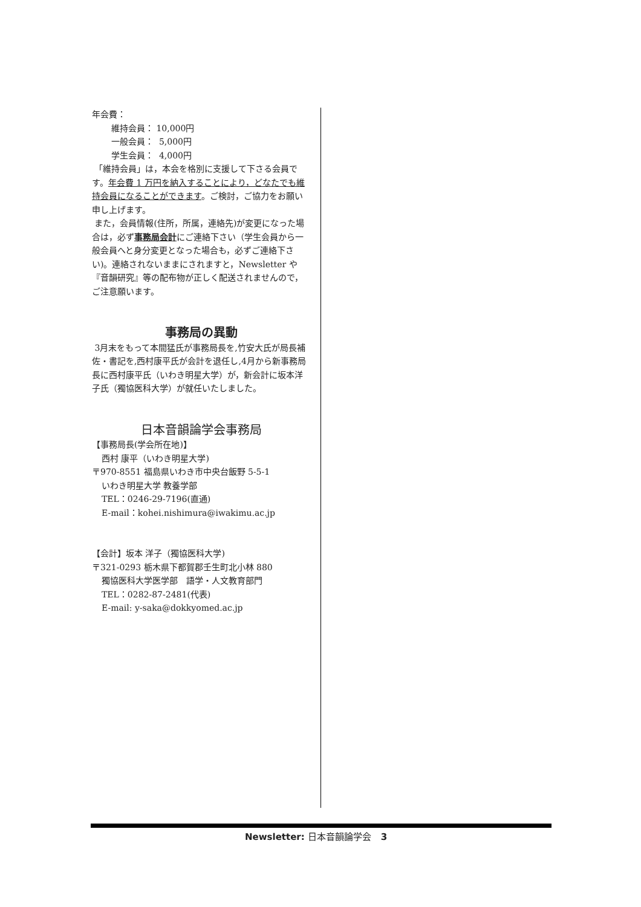年会費：
維持会員： 10,000円
一般会員： 5,000円
学生会員： 4,000円
「維持会員」は，本会を格別に支援して下さる会員です。年会費 1 万円を納入することにより，どなたでも維持会員になることができます。ご検討，ご協力をお願い申し上げます。
また，会員情報(住所，所属，連絡先)が変更になった場合は，必ず事務局会計にご連絡下さい（学生会員から一般会員へと身分変更となった場合も，必ずご連絡下さい)。連絡されないままにされますと，Newsletter や『音韻研究』等の配布物が正しく配送されませんので，ご注意願います。
事務局の異動
3月末をもって本間猛氏が事務局長を,竹安大氏が局長補佐・書記を,西村康平氏が会計を退任し,4月から新事務局長に西村康平氏（いわき明星大学）が，新会計に坂本洋子氏（獨協医科大学）が就任いたしました。
日本音韻論学会事務局
【事務局長(学会所在地)】
西村 康平（いわき明星大学)
〒970-8551 福島県いわき市中央台飯野 5-5-1
いわき明星大学 教養学部
TEL：0246-29-7196(直通)
E-mail：kohei.nishimura@iwakimu.ac.jp
【会計】坂本 洋子（獨協医科大学)
〒321-0293 栃木県下都賀郡壬生町北小林 880
獨協医科大学医学部　語学・人文教育部門
TEL：0282-87-2481(代表)
E-mail: y-saka@dokkyomed.ac.jp
Newsletter: 日本音韻論学会 3